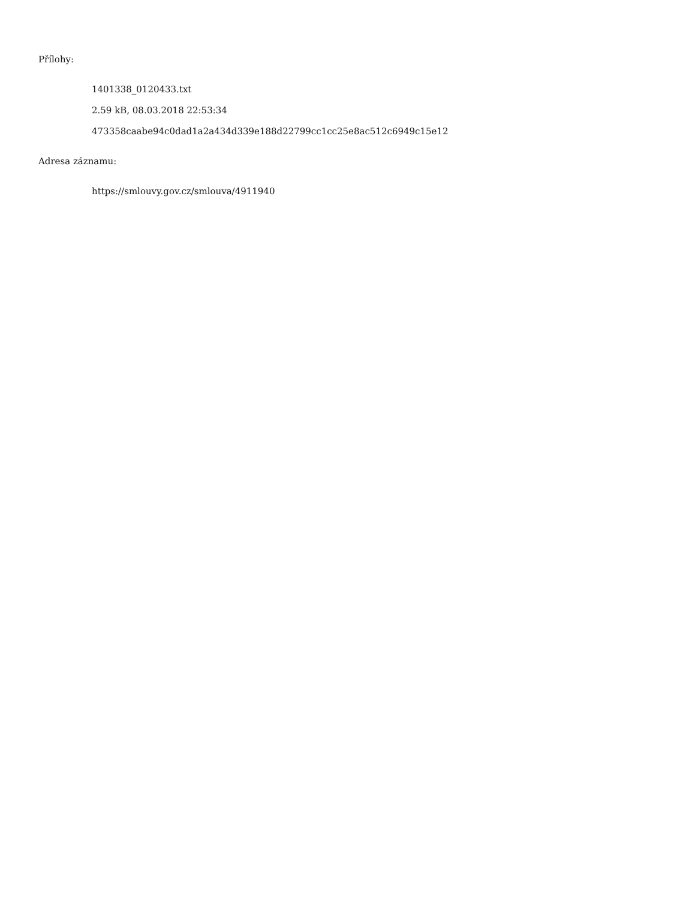Přílohy:
1401338_0120433.txt
2.59 kB, 08.03.2018 22:53:34
473358caabe94c0dad1a2a434d339e188d22799cc1cc25e8ac512c6949c15e12
Adresa záznamu:
https://smlouvy.gov.cz/smlouva/4911940